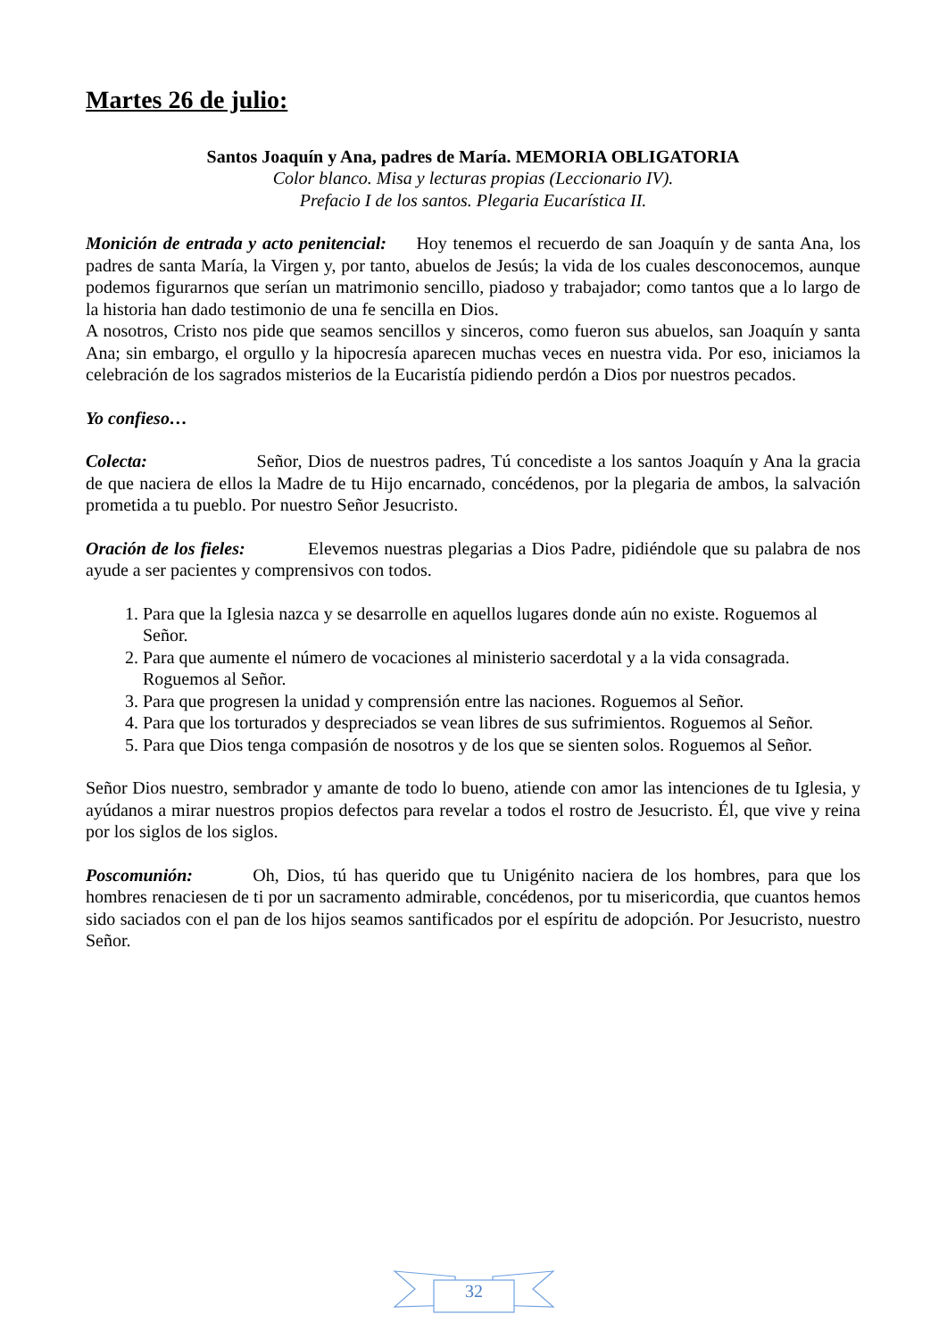Martes 26 de julio:
Santos Joaquín y Ana, padres de María. MEMORIA OBLIGATORIA
Color blanco. Misa y lecturas propias (Leccionario IV).
Prefacio I de los santos. Plegaria Eucarística II.
Monición de entrada y acto penitencial: Hoy tenemos el recuerdo de san Joaquín y de santa Ana, los padres de santa María, la Virgen y, por tanto, abuelos de Jesús; la vida de los cuales desconocemos, aunque podemos figurarnos que serían un matrimonio sencillo, piadoso y trabajador; como tantos que a lo largo de la historia han dado testimonio de una fe sencilla en Dios.
A nosotros, Cristo nos pide que seamos sencillos y sinceros, como fueron sus abuelos, san Joaquín y santa Ana; sin embargo, el orgullo y la hipocresía aparecen muchas veces en nuestra vida. Por eso, iniciamos la celebración de los sagrados misterios de la Eucaristía pidiendo perdón a Dios por nuestros pecados.
Yo confieso…
Colecta: Señor, Dios de nuestros padres, Tú concediste a los santos Joaquín y Ana la gracia de que naciera de ellos la Madre de tu Hijo encarnado, concédenos, por la plegaria de ambos, la salvación prometida a tu pueblo. Por nuestro Señor Jesucristo.
Oración de los fieles: Elevemos nuestras plegarias a Dios Padre, pidiéndole que su palabra de nos ayude a ser pacientes y comprensivos con todos.
1. Para que la Iglesia nazca y se desarrolle en aquellos lugares donde aún no existe. Roguemos al Señor.
2. Para que aumente el número de vocaciones al ministerio sacerdotal y a la vida consagrada. Roguemos al Señor.
3. Para que progresen la unidad y comprensión entre las naciones. Roguemos al Señor.
4. Para que los torturados y despreciados se vean libres de sus sufrimientos. Roguemos al Señor.
5. Para que Dios tenga compasión de nosotros y de los que se sienten solos. Roguemos al Señor.
Señor Dios nuestro, sembrador y amante de todo lo bueno, atiende con amor las intenciones de tu Iglesia, y ayúdanos a mirar nuestros propios defectos para revelar a todos el rostro de Jesucristo. Él, que vive y reina por los siglos de los siglos.
Poscomunión: Oh, Dios, tú has querido que tu Unigénito naciera de los hombres, para que los hombres renaciesen de ti por un sacramento admirable, concédenos, por tu misericordia, que cuantos hemos sido saciados con el pan de los hijos seamos santificados por el espíritu de adopción. Por Jesucristo, nuestro Señor.
32